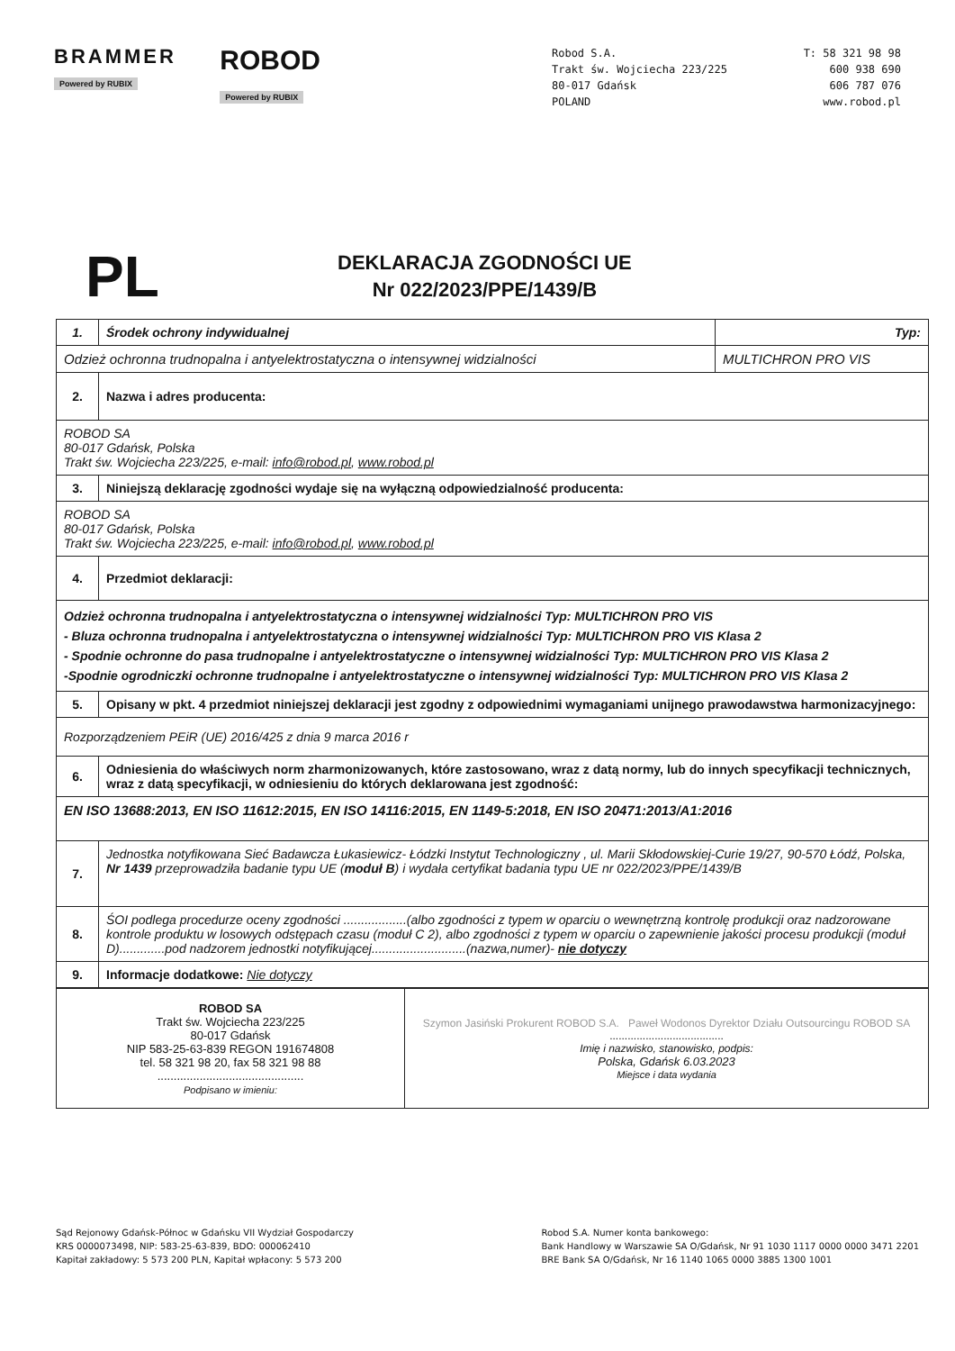BRAMMER
Powered by RUBIX
ROBOD
Powered by RUBIX
Robod S.A.
Trakt św. Wojciecha 223/225
80-017 Gdańsk
POLAND
T: 58 321 98 98
600 938 690
606 787 076
www.robod.pl
PL
DEKLARACJA ZGODNOŚCI UE
Nr 022/2023/PPE/1439/B
| 1. | Środek ochrony indywidualnej | Typ: |
| Odzież ochronna trudnopalna i antyelektrostatyczna o intensywnej widzialności | | MULTICHRON PRO VIS |
| 2. | Nazwa i adres producenta: | |
| ROBOD SA 80-017 Gdańsk, Polska Trakt św. Wojciecha 223/225, e-mail: info@robod.pl , www.robod.pl | | |
| 3. | Niniejszą deklarację zgodności wydaje się na wyłączną odpowiedzialność producenta: | |
| ROBOD SA 80-017 Gdańsk, Polska Trakt św. Wojciecha 223/225, e-mail: info@robod.pl , www.robod.pl | | |
| 4. | Przedmiot deklaracji: | |
| Odzież ochronna trudnopalna i antyelektrostatyczna o intensywnej widzialności Typ: MULTICHRON PRO VIS - Bluza ochronna trudnopalna i antyelektrostatyczna o intensywnej widzialności Typ: MULTICHRON PRO VIS Klasa 2 - Spodnie ochronne do pasa trudnopalne i antyelektrostatyczne o intensywnej widzialności Typ: MULTICHRON PRO VIS Klasa 2 -Spodnie ogrodniczki ochronne trudnopalne i antyelektrostatyczne o intensywnej widzialności Typ: MULTICHRON PRO VIS Klasa 2 | | |
| 5. | Opisany w pkt. 4 przedmiot niniejszej deklaracji jest zgodny z odpowiednimi wymaganiami unijnego prawodawstwa harmonizacyjnego: | |
| Rozporządzeniem PEiR (UE) 2016/425 z dnia 9 marca 2016 r | | |
| 6. | Odniesienia do właściwych norm zharmonizowanych, które zastosowano, wraz z datą normy, lub do innych specyfikacji technicznych, wraz z datą specyfikacji, w odniesieniu do których deklarowana jest zgodność: | |
| EN ISO 13688:2013, EN ISO 11612:2015, EN ISO 14116:2015, EN 1149-5:2018, EN ISO 20471:2013/A1:2016 | | |
| 7. | Jednostka notyfikowana Sieć Badawcza Łukasiewicz- Łódzki Instytut Technologiczny , ul. Marii Skłodowskiej-Curie 19/27, 90-570 Łódź, Polska, Nr 1439 przeprowadziła badanie typu UE ( moduł B ) i wydała certyfikat badania typu UE nr 022/2023/PPE/1439/B | |
| 8. | ŚOI podlega procedurze oceny zgodności ..................(albo zgodności z typem w oparciu o wewnętrzną kontrolę produkcji oraz nadzorowane kontrole produktu w losowych odstępach czasu (moduł C 2), albo zgodności z typem w oparciu o zapewnienie jakości procesu produkcji (moduł D).............pod nadzorem jednostki notyfikującej...........................(nazwa,numer)- nie dotyczy | |
| 9. | Informacje dodatkowe: Nie dotyczy | |
| ROBOD SA Trakt św. Wojciecha 223/225 80-017 Gdańsk NIP 583-25-63-839 REGON 191674808 tel. 58 321 98 20, fax 58 321 98 88 ............................................. Podpisano w imieniu: | Szymon Jasiński Prokurent ROBOD S.A. Paweł Wodonos Dyrektor Działu Outsourcingu ROBOD SA ...................................... Imię i nazwisko, stanowisko, podpis: Polska, Gdańsk 6.03.2023 Miejsce i data wydania |
Sąd Rejonowy Gdańsk-Północ w Gdańsku VII Wydział Gospodarczy
KRS 0000073498, NIP: 583-25-63-839, BDO: 000062410
Kapitał zakładowy: 5 573 200 PLN, Kapitał wpłacony: 5 573 200
Robod S.A. Numer konta bankowego:
Bank Handlowy w Warszawie SA O/Gdańsk, Nr 91 1030 1117 0000 0000 3471 2201
BRE Bank SA O/Gdańsk, Nr 16 1140 1065 0000 3885 1300 1001